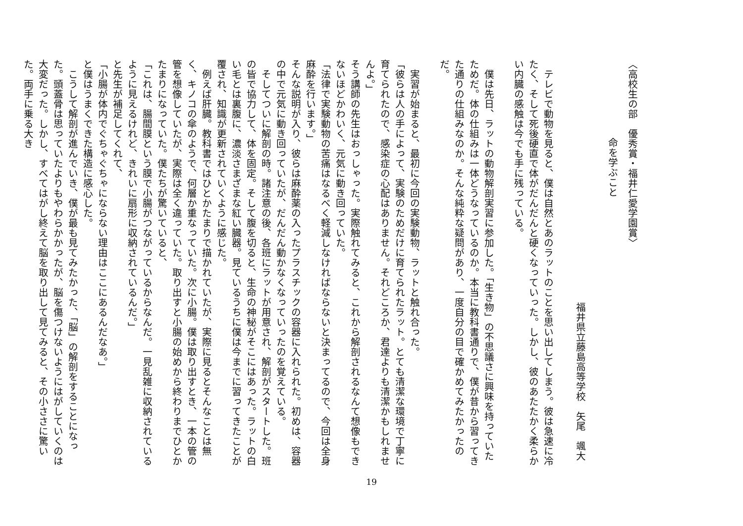〈高校生の部　優秀賞・福井仁愛学園賞〉
命を学ぶこと
福井県立藤島高等学校　矢尾　颯大
　テレビで動物を見ると、僕は自然とあのラットのことを思い出してしまう。彼は急速に冷たく、そして死後硬直で体がだんだんと硬くなっていった。しかし、彼のあたたかく柔らかい内臓の感触は今でも手に残っている。
　僕は先日、ラットの動物解剖実習に参加した。「生き物」の不思議さに興味を持っていたためだ。体の仕組みは一体どうなっているのか。本当に教科書通りで、僕が昔から習ってきた通りの仕組みなのか。そんな純粋な疑問があり、一度自分の目で確かめてみたかったのだ。
　実習が始まると、最初に今回の実験動物、ラットと触れ合った。
「彼らは人の手によって、実験のためだけに育てられたラット。とても清潔な環境で丁寧に育てられたので、感染症の心配はありません。それどころか、君達よりも清潔かもしれませんよ。」
そう講師の先生はおっしゃった。実際触れてみると、これから解剖されるなんて想像もできないほどかわいく、元気に動き回っていた。
「法律で実験動物の苦痛はなるべく軽減しなければならないと決まってるので、今回は全身麻酔を行います。」
そんな説明が入り、彼らは麻酔薬の入ったプラスチックの容器に入れられた。初めは、容器の中で元気に動き回っていたが、だんだん動かなくなっていったのを覚えている。
　そしてついに解剖の時。諸注意の後、各班にラットが用意され、解剖がスタートした。班の皆で協力して、体を固定。そして腹を切ると、生命の神秘がそこにはあった。ラットの白い毛とは裏腹に、濃淡さまざまな紅い臓器。見ているうちに僕は今までに習ってきたことが覆され、知識が更新されていくように感じた。
　例えば肝臓。教科書ではひとかたまりで描かれていたが、実際に見るとそんなことは無く、キノコの傘のようで、何層か重なっていた。次に小腸。僕は取り出すとき、一本の管の管を想像していたが、実際は全く違っていた。取り出すと小腸の始めから終わりまでひとかたまりになっていた。僕たちが驚いていると、
「これは、腸間膜という膜で小腸がつながっているからなんだ。一見乱雑に収納されているように見えるけれど、きれいに扇形に収納されているんだ。」
と先生が補足してくれて、
「小腸が体内でぐちゃぐちゃにならない理由はここにあるんだなあ。」
と僕はうまくできた構造に感心した。
　こうして解剖が進んでいき、僕が最も見てみたかった、「脳」の解剖をすることになった。頭蓋骨は思っていたよりもやわらかかったが、脳を傷つけないようにはがしていくのは大変だった。しかし、すべてはがし終えて脳を取り出して見てみると、その小ささに驚いた。両手に乗る大き
19